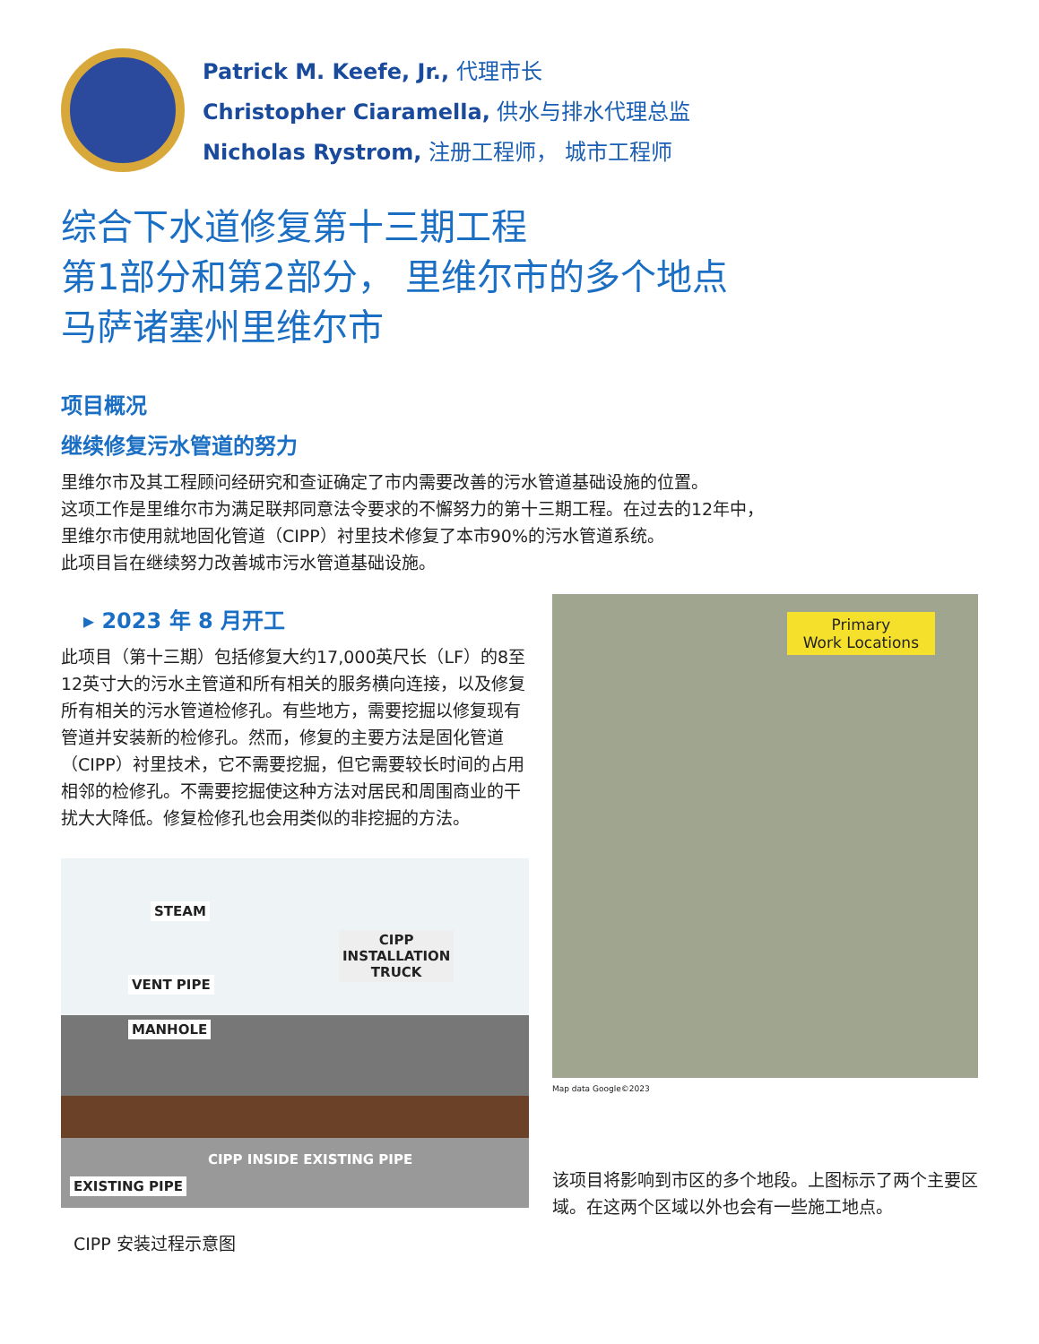Patrick M. Keefe, Jr., 代理市长
Christopher Ciaramella, 供水与排水代理总监
Nicholas Rystrom, 注册工程师， 城市工程师
综合下水道修复第十三期工程
第1部分和第2部分， 里维尔市的多个地点
马萨诸塞州里维尔市
项目概况
继续修复污水管道的努力
里维尔市及其工程顾问经研究和查证确定了市内需要改善的污水管道基础设施的位置。
这项工作是里维尔市为满足联邦同意法令要求的不懈努力的第十三期工程。在过去的12年中，
里维尔市使用就地固化管道（CIPP）衬里技术修复了本市90%的污水管道系统。
此项目旨在继续努力改善城市污水管道基础设施。
▸ 2023 年 8 月开工
此项目（第十三期）包括修复大约17,000英尺长（LF）的8至12英寸大的污水主管道和所有相关的服务横向连接，以及修复所有相关的污水管道检修孔。有些地方，需要挖掘以修复现有管道并安装新的检修孔。然而，修复的主要方法是固化管道（CIPP）衬里技术，它不需要挖掘，但它需要较长时间的占用相邻的检修孔。不需要挖掘使这种方法对居民和周围商业的干扰大大降低。修复检修孔也会用类似的非挖掘的方法。
STEAM
CIPP
INSTALLATION
TRUCK
VENT PIPE
MANHOLE
CIPP INSIDE EXISTING PIPE
EXISTING PIPE
CIPP 安装过程示意图
Primary
Work Locations
Map data Google©2023
该项目将影响到市区的多个地段。上图标示了两个主要区域。在这两个区域以外也会有一些施工地点。